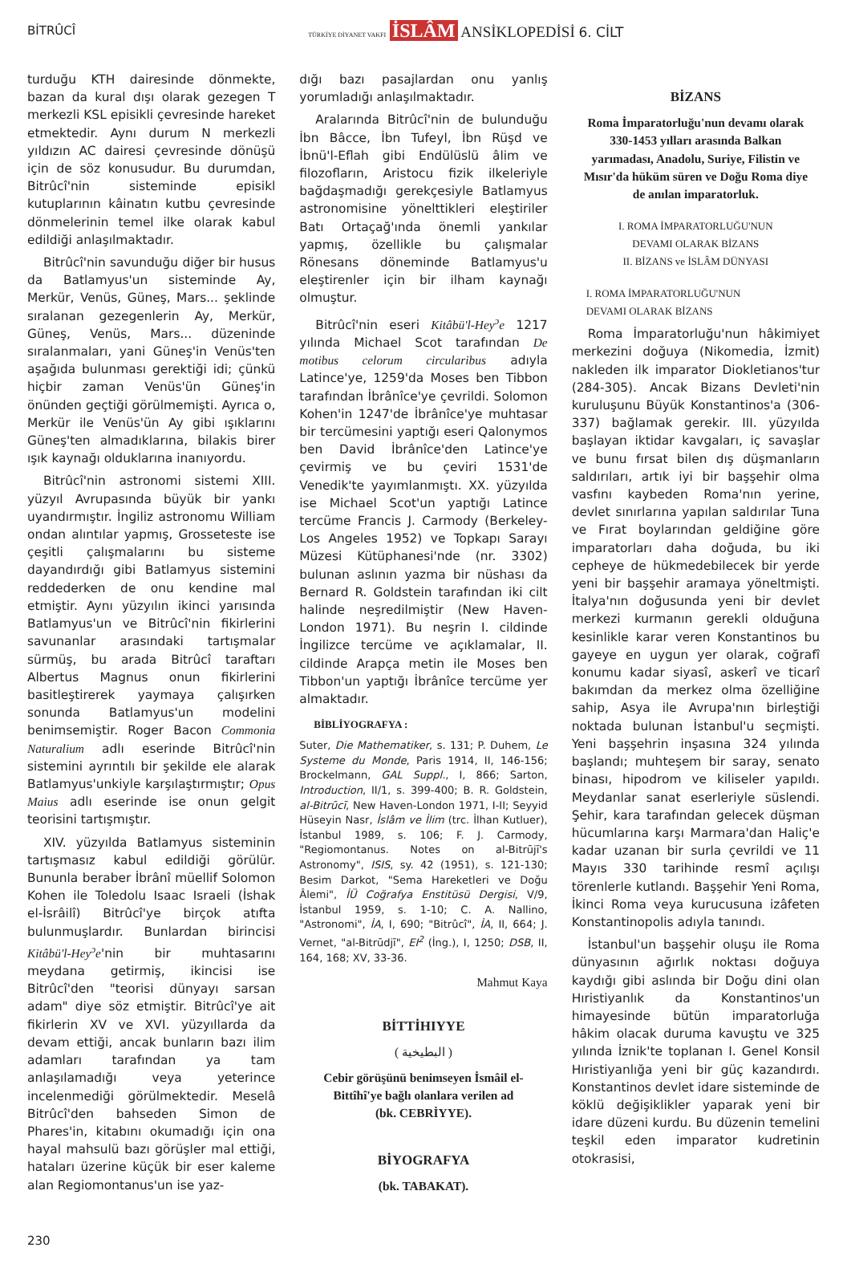BİTRÛCÎ TÜRKİYE DİYANET VAKFI İSLÂM ANSİKLOPEDİSİ 6. CİLT
turduğu KTH dairesinde dönmekte, bazan da kural dışı olarak gezegen T merkezli KSL episikli çevresinde hareket etmektedir. Aynı durum N merkezli yıldızın AC dairesi çevresinde dönüşü için de söz konusudur. Bu durumdan, Bitrûcî'nin sisteminde episikl kutuplarının kâinatın kutbu çevresinde dönmelerinin temel ilke olarak kabul edildiği anlaşılmaktadır.
Bitrûcî'nin savunduğu diğer bir husus da Batlamyus'un sisteminde Ay, Merkür, Venüs, Güneş, Mars... şeklinde sıralanan gezegenlerin Ay, Merkür, Güneş, Venüs, Mars... düzeninde sıralanmaları, yani Güneş'in Venüs'ten aşağıda bulunması gerektiği idi; çünkü hiçbir zaman Venüs'ün Güneş'in önünden geçtiği görülmemişti. Ayrıca o, Merkür ile Venüs'ün Ay gibi ışıklarını Güneş'ten almadıklarına, bilakis birer ışık kaynağı olduklarına inanıyordu.
Bitrûcî'nin astronomi sistemi XIII. yüzyıl Avrupasında büyük bir yankı uyandırmıştır. İngiliz astronomu William ondan alıntılar yapmış, Grosseteste ise çeşitli çalışmalarını bu sisteme dayandırdığı gibi Batlamyus sistemini reddederken de onu kendine mal etmiştir. Aynı yüzyılın ikinci yarısında Batlamyus'un ve Bitrûcî'nin fikirlerini savunanlar arasındaki tartışmalar sürmüş, bu arada Bitrûcî taraftarı Albertus Magnus onun fikirlerini basitleştirerek yaymaya çalışırken sonunda Batlamyus'un modelini benimsemiştir. Roger Bacon Commonia Naturalium adlı eserinde Bitrûcî'nin sistemini ayrıntılı bir şekilde ele alarak Batlamyus'unkiyle karşılaştırmıştır; Opus Maius adlı eserinde ise onun gelgit teorisini tartışmıştır.
XIV. yüzyılda Batlamyus sisteminin tartışmasız kabul edildiği görülür. Bununla beraber İbrânî müellif Solomon Kohen ile Toledolu Isaac Israeli (İshak el-İsrâilî) Bitrûcî'ye birçok atıfta bulunmuşlardır. Bunlardan birincisi Kitâbü'l-Hey<sup>ɔ</sup>e'nin bir muhtasarını meydana getirmiş, ikincisi ise Bitrûcî'den "teorisi dünyayı sarsan adam" diye söz etmiştir. Bitrûcî'ye ait fikirlerin XV ve XVI. yüzyıllarda da devam ettiği, ancak bunların bazı ilim adamları tarafından ya tam anlaşılamadığı veya yeterince incelenmediği görülmektedir. Meselâ Bitrûcî'den bahseden Simon de Phares'in, kitabını okumadığı için ona hayal mahsulü bazı görüşler mal ettiği, hataları üzerine küçük bir eser kaleme alan Regiomontanus'un ise yaz-
dığı bazı pasajlardan onu yanlış yorumladığı anlaşılmaktadır.
Aralarında Bitrûcî'nin de bulunduğu İbn Bâcce, İbn Tufeyl, İbn Rüşd ve İbnü'l-Eflah gibi Endülüslü âlim ve filozofların, Aristocu fizik ilkeleriyle bağdaşmadığı gerekçesiyle Batlamyus astronomisine yönelttikleri eleştiriler Batı Ortaçağ'ında önemli yankılar yapmış, özellikle bu çalışmalar Rönesans döneminde Batlamyus'u eleştirenler için bir ilham kaynağı olmuştur.
Bitrûcî'nin eseri Kitâbü'l-Hey<sup>ɔ</sup>e 1217 yılında Michael Scot tarafından De motibus celorum circularibus adıyla Latince'ye, 1259'da Moses ben Tibbon tarafından İbrânîce'ye çevrildi. Solomon Kohen'in 1247'de İbrânîce'ye muhtasar bir tercümesini yaptığı eseri Qalonymos ben David İbrânîce'den Latince'ye çevirmiş ve bu çeviri 1531'de Venedik'te yayımlanmıştı. XX. yüzyılda ise Michael Scot'un yaptığı Latince tercüme Francis J. Carmody (Berkeley-Los Angeles 1952) ve Topkapı Sarayı Müzesi Kütüphanesi'nde (nr. 3302) bulunan aslının yazma bir nüshası da Bernard R. Goldstein tarafından iki cilt halinde neşredilmiştir (New Haven-London 1971). Bu neşrin I. cildinde İngilizce tercüme ve açıklamalar, II. cildinde Arapça metin ile Moses ben Tibbon'un yaptığı İbrânîce tercüme yer almaktadır.
BİBLİYOGRAFYA :
Suter, Die Mathematiker, s. 131; P. Duhem, Le Systeme du Monde, Paris 1914, II, 146-156; Brockelmann, GAL Suppl., I, 866; Sarton, Introduction, II/1, s. 399-400; B. R. Goldstein, al-Bitrūcī, New Haven-London 1971, I-II; Seyyid Hüseyin Nasr, İslâm ve İlim (trc. İlhan Kutluer), İstanbul 1989, s. 106; F. J. Carmody, "Regiomontanus. Notes on al-Bitrūjī's Astronomy", ISIS, sy. 42 (1951), s. 121-130; Besim Darkot, "Sema Hareketleri ve Doğu Âlemi", İÜ Coğrafya Enstitüsü Dergisi, V/9, İstanbul 1959, s. 1-10; C. A. Nallino, "Astronomi", İA, I, 690; "Bitrûcî", İA, II, 664; J. Vernet, "al-Bitrūdjī", EI<sup>2</sup> (İng.), I, 1250; DSB, II, 164, 168; XV, 33-36.
Mahmut Kaya
BİTTİHIYYE
( البطيخية )
Cebir görüşünü benimseyen İsmâil el-Bittîhî'ye bağlı olanlara verilen ad
(bk. CEBRİYYE).
BİYOGRAFYA
(bk. TABAKAT).
BİZANS
Roma İmparatorluğu'nun devamı olarak 330-1453 yılları arasında Balkan yarımadası, Anadolu, Suriye, Filistin ve Mısır'da hüküm süren ve Doğu Roma diye de anılan imparatorluk.
I. ROMA İMPARATORLUĞU'NUN
DEVAMI OLARAK BİZANS
II. BİZANS ve İSLÂM DÜNYASI
I. ROMA İMPARATORLUĞU'NUN
DEVAMI OLARAK BİZANS
Roma İmparatorluğu'nun hâkimiyet merkezini doğuya (Nikomedia, İzmit) nakleden ilk imparator Diokletianos'tur (284-305). Ancak Bizans Devleti'nin kuruluşunu Büyük Konstantinos'a (306-337) bağlamak gerekir. III. yüzyılda başlayan iktidar kavgaları, iç savaşlar ve bunu fırsat bilen dış düşmanların saldırıları, artık iyi bir başşehir olma vasfını kaybeden Roma'nın yerine, devlet sınırlarına yapılan saldırılar Tuna ve Fırat boylarından geldiğine göre imparatorları daha doğuda, bu iki cepheye de hükmedebilecek bir yerde yeni bir başşehir aramaya yöneltmişti. İtalya'nın doğusunda yeni bir devlet merkezi kurmanın gerekli olduğuna kesinlikle karar veren Konstantinos bu gayeye en uygun yer olarak, coğrafî konumu kadar siyasî, askerî ve ticarî bakımdan da merkez olma özelliğine sahip, Asya ile Avrupa'nın birleştiği noktada bulunan İstanbul'u seçmişti. Yeni başşehrin inşasına 324 yılında başlandı; muhteşem bir saray, senato binası, hipodrom ve kiliseler yapıldı. Meydanlar sanat eserleriyle süslendi. Şehir, kara tarafından gelecek düşman hücumlarına karşı Marmara'dan Haliç'e kadar uzanan bir surla çevrildi ve 11 Mayıs 330 tarihinde resmî açılışı törenlerle kutlandı. Başşehir Yeni Roma, İkinci Roma veya kurucusuna izâfeten Konstantinopolis adıyla tanındı.
İstanbul'un başşehir oluşu ile Roma dünyasının ağırlık noktası doğuya kaydığı gibi aslında bir Doğu dini olan Hıristiyanlık da Konstantinos'un himayesinde bütün imparatorluğa hâkim olacak duruma kavuştu ve 325 yılında İznik'te toplanan I. Genel Konsil Hıristiyanlığa yeni bir güç kazandırdı. Konstantinos devlet idare sisteminde de köklü değişiklikler yaparak yeni bir idare düzeni kurdu. Bu düzenin temelini teşkil eden imparator kudretinin otokrasisi,
230